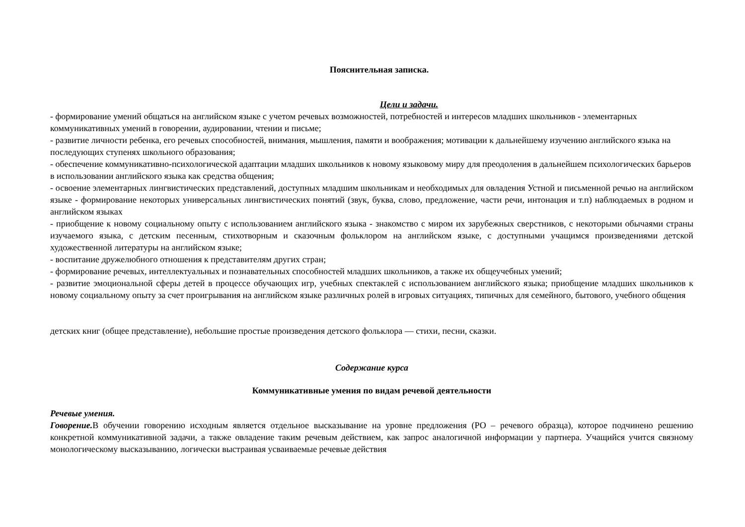Пояснительная записка.
Цели и задачи.
- формирование умений общаться на английском языке с учетом речевых возможностей, потребностей и интересов младших школьников - элементарных коммуникативных умений в говорении, аудировании, чтении и письме;
- развитие личности ребенка, его речевых способностей, внимания, мышления, памяти и воображения; мотивации к дальнейшему изучению английского языка на последующих ступенях школьного образования;
- обеспечение коммуникативно-психологической адаптации младших школьников к новому языковому миру для преодоления в дальнейшем психологических барьеров в использовании английского языка как средства общения;
- освоение элементарных лингвистических представлений, доступных младшим школьникам и необходимых для овладения Устной и письменной речью на английском языке - формирование некоторых универсальных лингвистических понятий (звук, буква, слово, предложение, части речи, интонация и т.п) наблюдаемых в родном и английском языках
- приобщение к новому социальному опыту с использованием английского языка - знакомство с миром их зарубежных сверстников, с некоторыми обычаями страны изучаемого языка, с детским песенным, стихотворным и сказочным фольклором на английском языке, с доступными учащимся произведениями детской художественной литературы на английском языке;
- воспитание дружелюбного отношения к представителям других стран;
- формирование речевых, интеллектуальных и познавательных способностей младших школьников, а также их общеучебных умений;
- развитие эмоциональной сферы детей в процессе обучающих игр, учебных спектаклей с использованием английского языка; приобщение младших школьников к новому социальному опыту за счет проигрывания на английском языке различных ролей в игровых ситуациях, типичных для семейного, бытового, учебного общения
детских книг (общее представление), небольшие простые произведения детского фольклора — стихи, песни, сказки.
Содержание курса
Коммуникативные умения по видам речевой деятельности
Речевые умения.
Говорение. В обучении говорению исходным является отдельное высказывание на уровне предложения (РО – речевого образца), которое подчинено решению конкретной коммуникативной задачи, а также овладение таким речевым действием, как запрос аналогичной информации у партнера. Учащийся учится связному монологическому высказыванию, логически выстраивая усваиваемые речевые действия